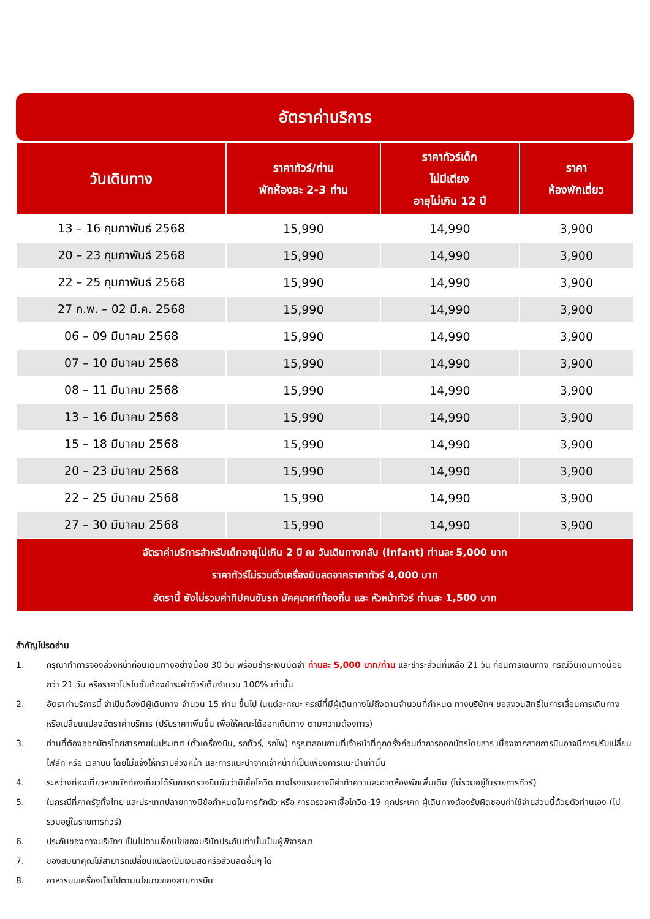อัตราค่าบริการ
| วันเดินทาง | ราคาทัวร์/ท่าน พักห้องละ 2-3 ท่าน | ราคาทัวร์เด็ก ไม่มีเตียง อายุไม่เกิน 12 ปี | ราคา ห้องพักเดี่ยว |
| --- | --- | --- | --- |
| 13 – 16 กุมภาพันธ์ 2568 | 15,990 | 14,990 | 3,900 |
| 20 – 23 กุมภาพันธ์ 2568 | 15,990 | 14,990 | 3,900 |
| 22 – 25 กุมภาพันธ์ 2568 | 15,990 | 14,990 | 3,900 |
| 27 ก.พ. – 02 มี.ค. 2568 | 15,990 | 14,990 | 3,900 |
| 06 – 09 มีนาคม 2568 | 15,990 | 14,990 | 3,900 |
| 07 – 10 มีนาคม 2568 | 15,990 | 14,990 | 3,900 |
| 08 – 11 มีนาคม 2568 | 15,990 | 14,990 | 3,900 |
| 13 – 16 มีนาคม 2568 | 15,990 | 14,990 | 3,900 |
| 15 – 18 มีนาคม 2568 | 15,990 | 14,990 | 3,900 |
| 20 – 23 มีนาคม 2568 | 15,990 | 14,990 | 3,900 |
| 22 – 25 มีนาคม 2568 | 15,990 | 14,990 | 3,900 |
| 27 – 30 มีนาคม 2568 | 15,990 | 14,990 | 3,900 |
| อัตราค่าบริการสำหรับเด็กอายุไม่เกิน 2 ปี ณ วันเดินทางกลับ (Infant) ท่านละ 5,000 บาท ราคาทัวร์ไม่รวมตั๋วเครื่องบินลดจากราคาทัวร์ 4,000 บาท อัตรานี้ ยังไม่รวมค่าทิปคนขับรถ มัคคุเทศก์ท้องถิ่น และ หัวหน้าทัวร์ ท่านละ 1,500 บาท | | | |
สำคัญโปรดอ่าน
1. กรุณาทำการจองล่วงหน้าก่อนเดินทางอย่างน้อย 30 วัน พร้อมชำระเงินมัดจำ ท่านละ 5,000 บาท/ท่าน และชำระส่วนที่เหลือ 21 วัน ก่อนการเดินทาง กรณีวันเดินทางน้อยกว่า 21 วัน หรือราคาโปรโมชั่นต้องชำระค่าทัวร์เต็มจำนวน 100% เท่านั้น
2. อัตราค่าบริการนี้ จำเป็นต้องมีผู้เดินทาง จำนวน 15 ท่าน ขึ้นไป ในแต่ละคณะ กรณีที่มีผู้เดินทางไม่ถึงตามจำนวนที่กำหนด ทางบริษัทฯ ขอสงวนสิทธิ์ในการเลื่อนการเดินทาง หรือเปลี่ยนแปลงอัตราค่าบริการ (ปรับราคาเพิ่มขึ้น เพื่อให้คณะได้ออกเดินทาง ตามความต้องการ)
3. ท่านที่ต้องออกบัตรโดยสารภายในประเทศ (ตั๋วเครื่องบิน, รถทัวร์, รถไฟ) กรุณาสอบถามที่เจ้าหน้าที่ทุกครั้งก่อนทำการออกบัตรโดยสาร เนื่องจากสายการบินอาจมีการปรับเปลี่ยนไฟล์ท หรือ เวลาบิน โดยไม่แจ้งให้ทราบล่วงหน้า และการแนะนำจากเจ้าหน้าที่เป็นเพียงการแนะนำเท่านั้น
4. ระหว่างท่องเที่ยวหากนักท่องเที่ยวได้รับการตรวจยืนยันว่ามีเชื้อโควิด ทางโรงแรมอาจมีค่าทำความสะอาดห้องพักเพิ่มเติม (ไม่รวมอยู่ในรายการทัวร์)
5. ในกรณีที่ภาครัฐทั้งไทย และประเทศปลายทางมีข้อกำหนดในการกักตัว หรือ การตรวจหาเชื้อโควิด-19 ทุกประเภท ผู้เดินทางต้องรับผิดชอบค่าใช้จ่ายส่วนนี้ด้วยตัวท่านเอง (ไม่รวมอยู่ในรายการทัวร์)
6. ประกันของทางบริษัทฯ เป็นไปตามเงื่อนไขของบริษัทประกันเท่านั้นเป็นผู้พิจารณา
7. ของสมนาคุณไม่สามารถเปลี่ยนแปลงเป็นเงินสดหรือส่วนลดอื่นๆ ได้
8. อาหารบนเครื่องเป็นไปตามนโยบายของสายการบิน